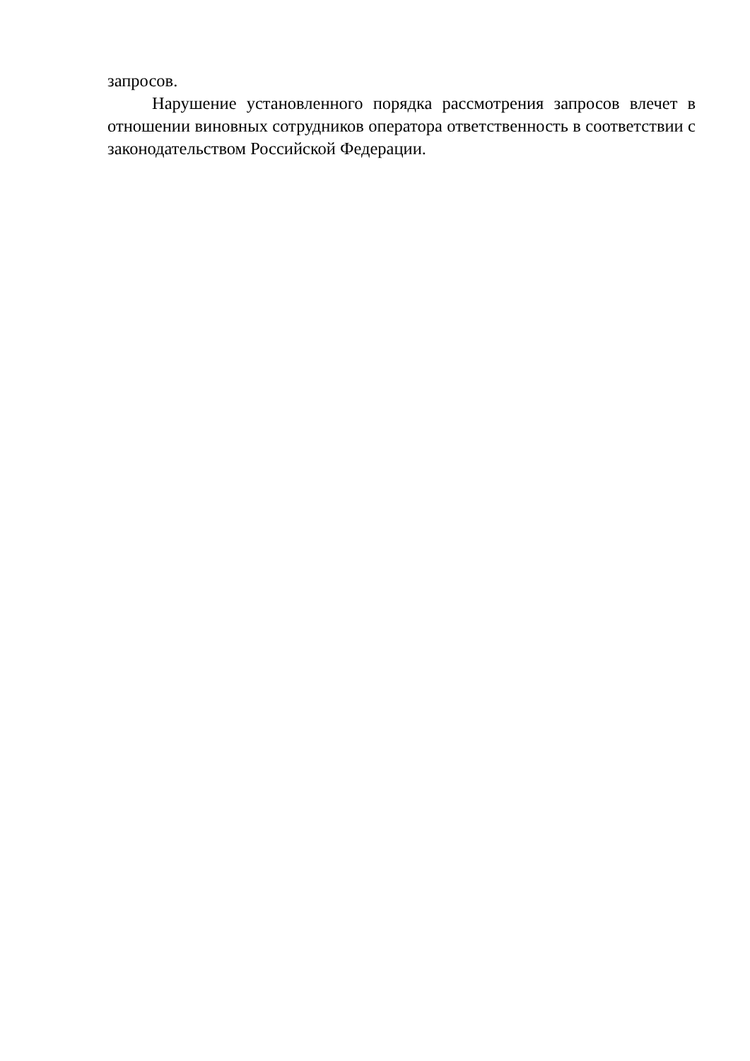запросов.
Нарушение установленного порядка рассмотрения запросов влечет в отношении виновных сотрудников оператора ответственность в соответствии с законодательством Российской Федерации.